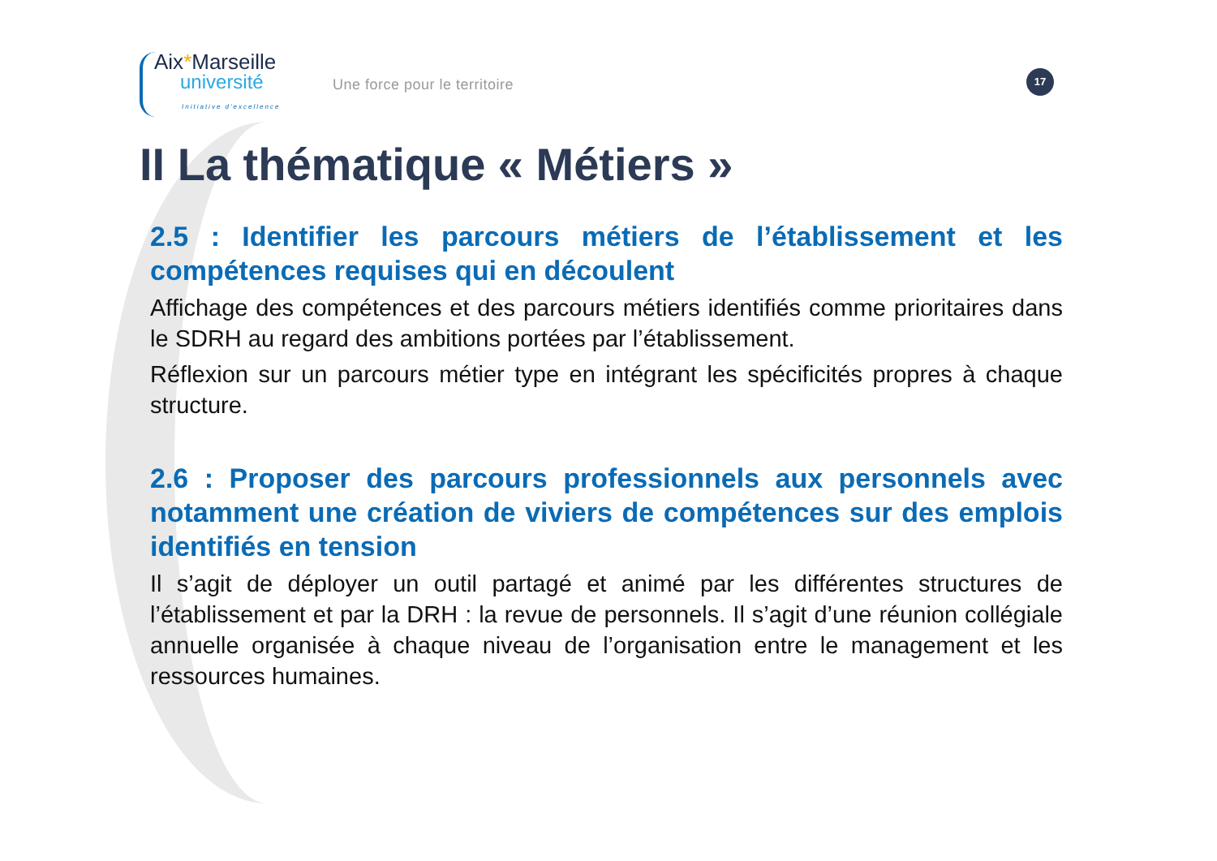Aix*Marseille
université
Initiative d'excellence
Une force pour le territoire
17
II La thématique « Métiers »
2.5 : Identifier les parcours métiers de l’établissement et les compétences requises qui en découlent
Affichage des compétences et des parcours métiers identifiés comme prioritaires dans le SDRH au regard des ambitions portées par l’établissement.
Réflexion sur un parcours métier type en intégrant les spécificités propres à chaque structure.
2.6 : Proposer des parcours professionnels aux personnels avec notamment une création de viviers de compétences sur des emplois identifiés en tension
Il s’agit de déployer un outil partagé et animé par les différentes structures de l’établissement et par la DRH : la revue de personnels. Il s’agit d’une réunion collégiale annuelle organisée à chaque niveau de l’organisation entre le management et les ressources humaines.